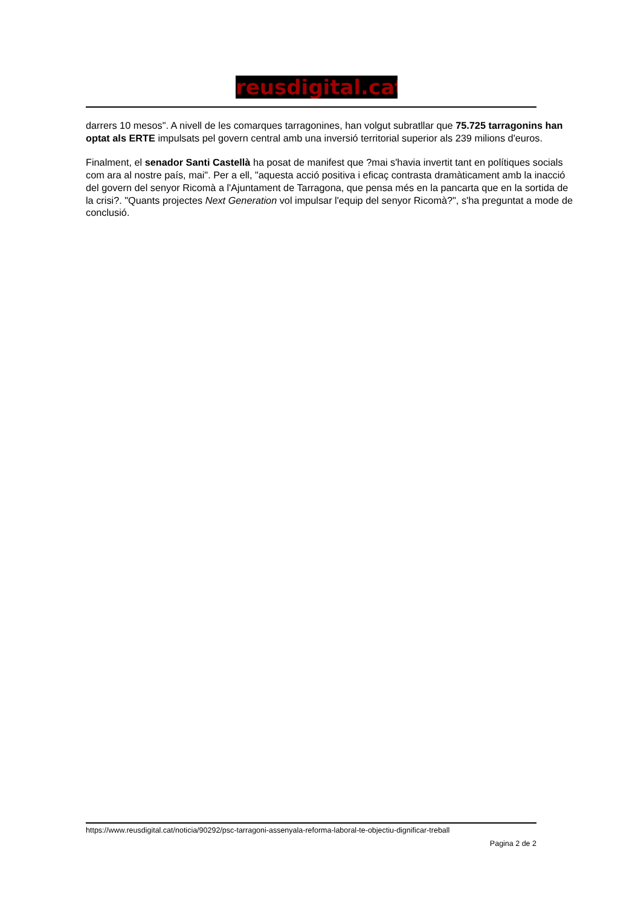reusdigital.cat
darrers 10 mesos". A nivell de les comarques tarragonines, han volgut subratllar que 75.725 tarragonins han optat als ERTE impulsats pel govern central amb una inversió territorial superior als 239 milions d'euros.
Finalment, el senador Santi Castellà ha posat de manifest que ?mai s'havia invertit tant en polítiques socials com ara al nostre país, mai". Per a ell, "aquesta acció positiva i eficaç contrasta dramàticament amb la inacció del govern del senyor Ricomà a l'Ajuntament de Tarragona, que pensa més en la pancarta que en la sortida de la crisi?. "Quants projectes Next Generation vol impulsar l'equip del senyor Ricomà?", s'ha preguntat a mode de conclusió.
https://www.reusdigital.cat/noticia/90292/psc-tarragoni-assenyala-reforma-laboral-te-objectiu-dignificar-treball
Pagina 2 de 2